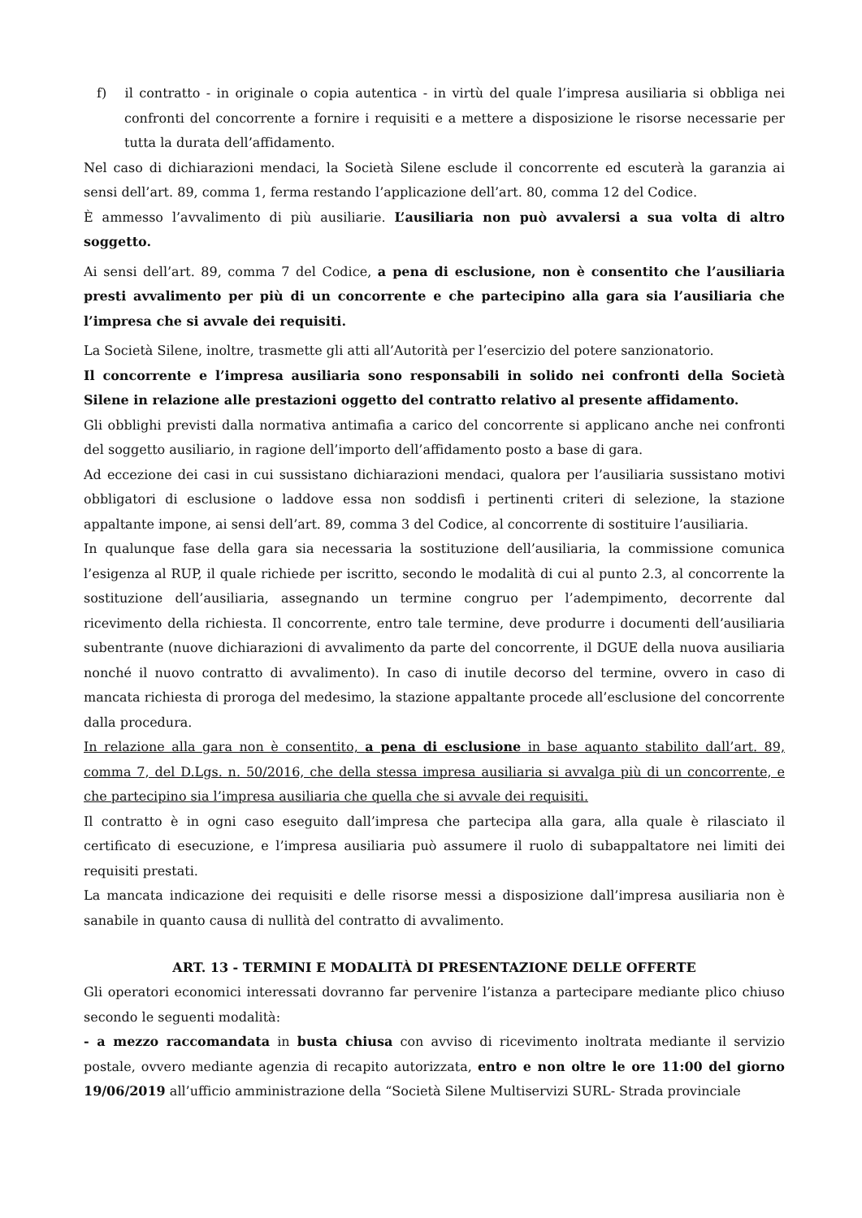f) il contratto - in originale o copia autentica - in virtù del quale l’impresa ausiliaria si obbliga nei confronti del concorrente a fornire i requisiti e a mettere a disposizione le risorse necessarie per tutta la durata dell’affidamento.
Nel caso di dichiarazioni mendaci, la Società Silene esclude il concorrente ed escuterà la garanzia ai sensi dell’art. 89, comma 1, ferma restando l’applicazione dell’art. 80, comma 12 del Codice.
È ammesso l’avvalimento di più ausiliarie. L’ausiliaria non può avvalersi a sua volta di altro soggetto.
Ai sensi dell’art. 89, comma 7 del Codice, a pena di esclusione, non è consentito che l’ausiliaria presti avvalimento per più di un concorrente e che partecipino alla gara sia l’ausiliaria che l’impresa che si avvale dei requisiti.
La Società Silene, inoltre, trasmette gli atti all’Autorità per l’esercizio del potere sanzionatorio.
Il concorrente e l’impresa ausiliaria sono responsabili in solido nei confronti della Società Silene in relazione alle prestazioni oggetto del contratto relativo al presente affidamento.
Gli obblighi previsti dalla normativa antimafia a carico del concorrente si applicano anche nei confronti del soggetto ausiliario, in ragione dell’importo dell’affidamento posto a base di gara.
Ad eccezione dei casi in cui sussistano dichiarazioni mendaci, qualora per l’ausiliaria sussistano motivi obbligatori di esclusione o laddove essa non soddisfi i pertinenti criteri di selezione, la stazione appaltante impone, ai sensi dell’art. 89, comma 3 del Codice, al concorrente di sostituire l’ausiliaria.
In qualunque fase della gara sia necessaria la sostituzione dell’ausiliaria, la commissione comunica l’esigenza al RUP, il quale richiede per iscritto, secondo le modalità di cui al punto 2.3, al concorrente la sostituzione dell’ausiliaria, assegnando un termine congruo per l’adempimento, decorrente dal ricevimento della richiesta. Il concorrente, entro tale termine, deve produrre i documenti dell’ausiliaria subentrante (nuove dichiarazioni di avvalimento da parte del concorrente, il DGUE della nuova ausiliaria nonché il nuovo contratto di avvalimento). In caso di inutile decorso del termine, ovvero in caso di mancata richiesta di proroga del medesimo, la stazione appaltante procede all’esclusione del concorrente dalla procedura.
In relazione alla gara non è consentito, a pena di esclusione in base aquanto stabilito dall’art. 89, comma 7, del D.Lgs. n. 50/2016, che della stessa impresa ausiliaria si avvalga più di un concorrente, e che partecipino sia l’impresa ausiliaria che quella che si avvale dei requisiti.
Il contratto è in ogni caso eseguito dall’impresa che partecipa alla gara, alla quale è rilasciato il certificato di esecuzione, e l’impresa ausiliaria può assumere il ruolo di subappaltatore nei limiti dei requisiti prestati.
La mancata indicazione dei requisiti e delle risorse messi a disposizione dall’impresa ausiliaria non è sanabile in quanto causa di nullità del contratto di avvalimento.
ART. 13 - TERMINI E MODALITÀ DI PRESENTAZIONE DELLE OFFERTE
Gli operatori economici interessati dovranno far pervenire l’istanza a partecipare mediante plico chiuso secondo le seguenti modalità:
- a mezzo raccomandata in busta chiusa con avviso di ricevimento inoltrata mediante il servizio postale, ovvero mediante agenzia di recapito autorizzata, entro e non oltre le ore 11:00 del giorno 19/06/2019 all’ufficio amministrazione della “Società Silene Multiservizi SURL- Strada provinciale